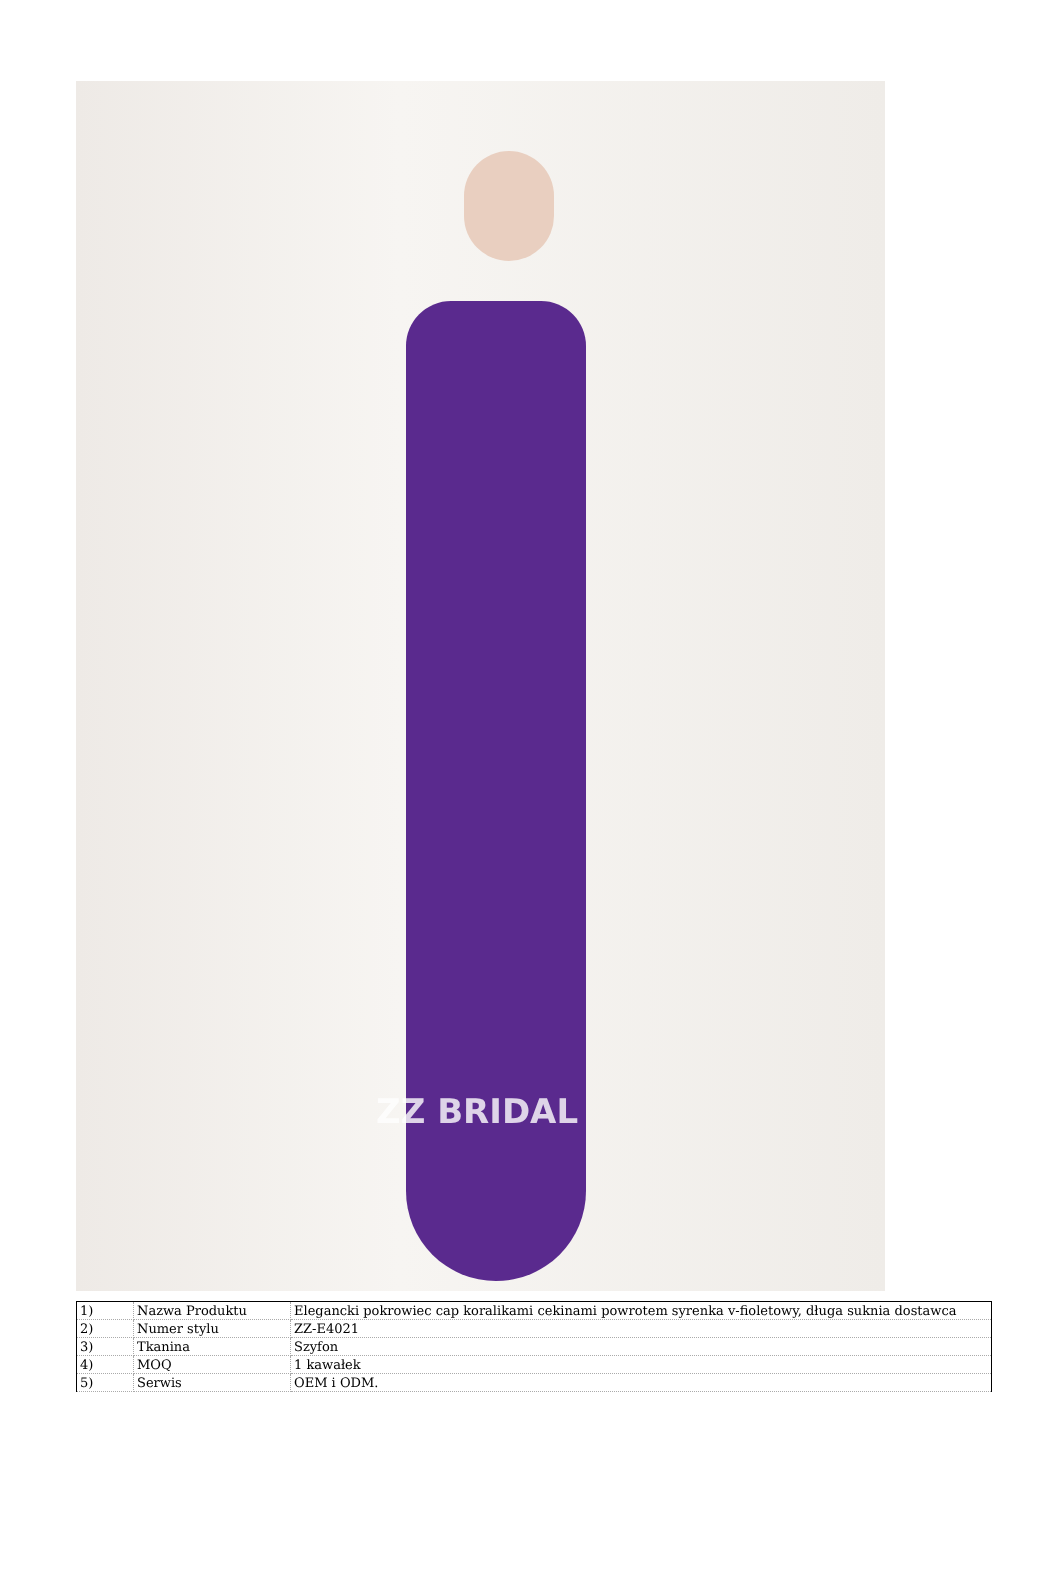ZZ BRIDAL
| 1) | Nazwa Produktu | Elegancki pokrowiec cap koralikami cekinami powrotem syrenka v-fioletowy, długa suknia dostawca |
| 2) | Numer stylu | ZZ-E4021 |
| 3) | Tkanina | Szyfon |
| 4) | MOQ | 1 kawałek |
| 5) | Serwis | OEM i ODM. |